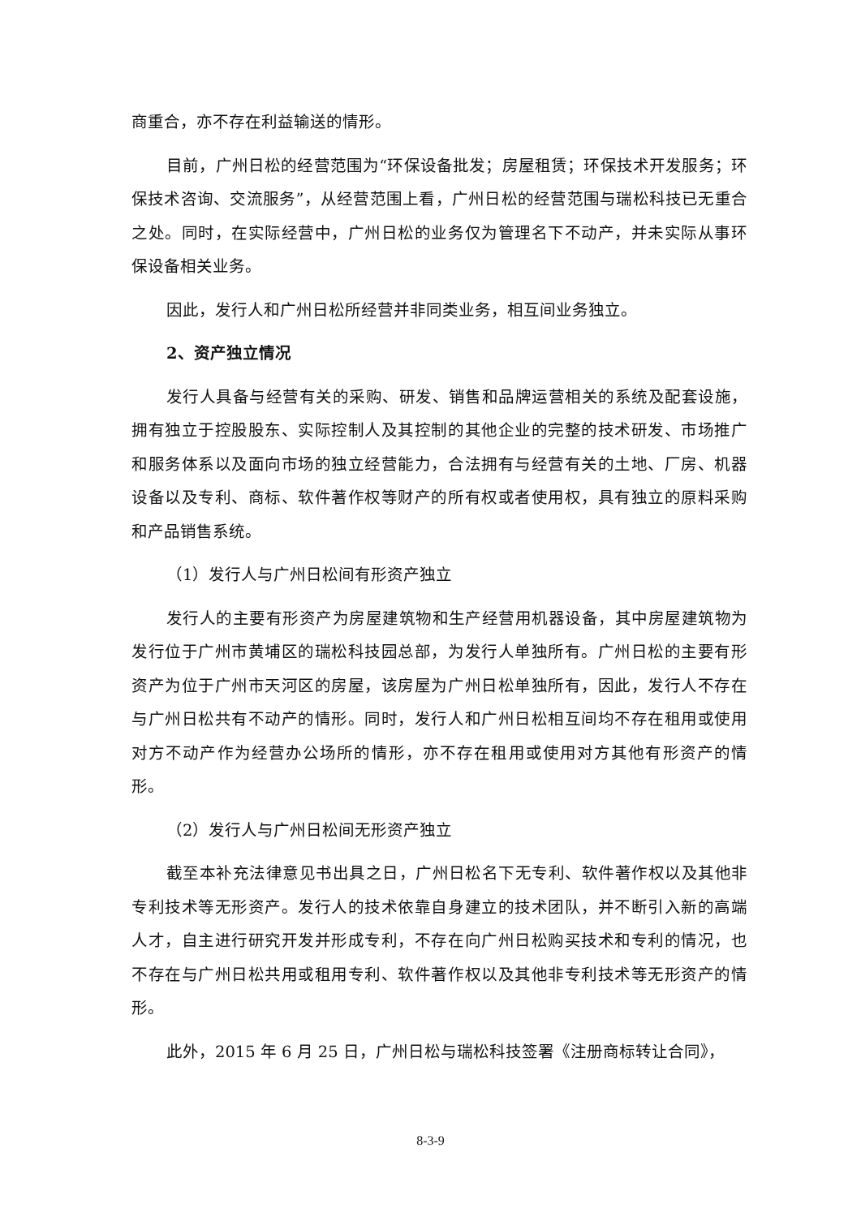商重合，亦不存在利益输送的情形。
目前，广州日松的经营范围为“环保设备批发；房屋租赁；环保技术开发服务；环保技术咨询、交流服务”，从经营范围上看，广州日松的经营范围与瑞松科技已无重合之处。同时，在实际经营中，广州日松的业务仅为管理名下不动产，并未实际从事环保设备相关业务。
因此，发行人和广州日松所经营并非同类业务，相互间业务独立。
2、资产独立情况
发行人具备与经营有关的采购、研发、销售和品牌运营相关的系统及配套设施，拥有独立于控股股东、实际控制人及其控制的其他企业的完整的技术研发、市场推广和服务体系以及面向市场的独立经营能力，合法拥有与经营有关的土地、厂房、机器设备以及专利、商标、软件著作权等财产的所有权或者使用权，具有独立的原料采购和产品销售系统。
（1）发行人与广州日松间有形资产独立
发行人的主要有形资产为房屋建筑物和生产经营用机器设备，其中房屋建筑物为发行位于广州市黄埔区的瑞松科技园总部，为发行人单独所有。广州日松的主要有形资产为位于广州市天河区的房屋，该房屋为广州日松单独所有，因此，发行人不存在与广州日松共有不动产的情形。同时，发行人和广州日松相互间均不存在租用或使用对方不动产作为经营办公场所的情形，亦不存在租用或使用对方其他有形资产的情形。
（2）发行人与广州日松间无形资产独立
截至本补充法律意见书出具之日，广州日松名下无专利、软件著作权以及其他非专利技术等无形资产。发行人的技术依靠自身建立的技术团队，并不断引入新的高端人才，自主进行研究开发并形成专利，不存在向广州日松购买技术和专利的情况，也不存在与广州日松共用或租用专利、软件著作权以及其他非专利技术等无形资产的情形。
此外，2015 年 6 月 25 日，广州日松与瑞松科技签署《注册商标转让合同》，
8-3-9